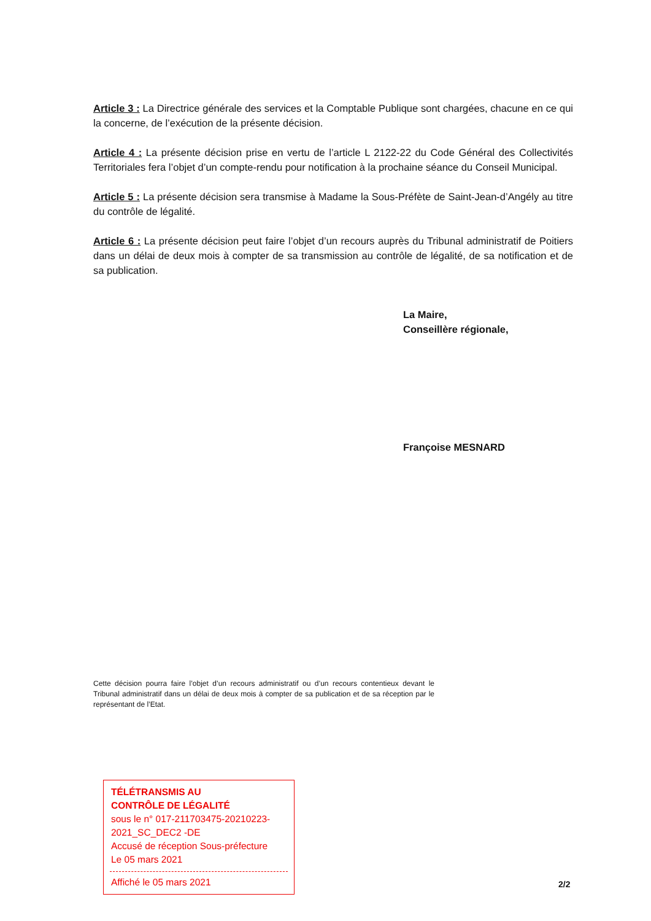Article 3 : La Directrice générale des services et la Comptable Publique sont chargées, chacune en ce qui la concerne, de l’exécution de la présente décision.
Article 4 : La présente décision prise en vertu de l’article L 2122-22 du Code Général des Collectivités Territoriales fera l’objet d’un compte-rendu pour notification à la prochaine séance du Conseil Municipal.
Article 5 : La présente décision sera transmise à Madame la Sous-Préfète de Saint-Jean-d’Angély au titre du contrôle de légalité.
Article 6 : La présente décision peut faire l’objet d’un recours auprès du Tribunal administratif de Poitiers dans un délai de deux mois à compter de sa transmission au contrôle de légalité, de sa notification et de sa publication.
La Maire,
Conseillère régionale,
Françoise MESNARD
Cette décision pourra faire l’objet d’un recours administratif ou d’un recours contentieux devant le Tribunal administratif dans un délai de deux mois à compter de sa publication et de sa réception par le représentant de l’Etat.
TÉLÉTRANSMIS AU
CONTRÔLE DE LÉGALITÉ
sous le n° 017-211703475-20210223-2021_SC_DEC2 -DE
Accusé de réception Sous-préfecture
Le 05 mars 2021
Affiché le 05 mars 2021
2/2